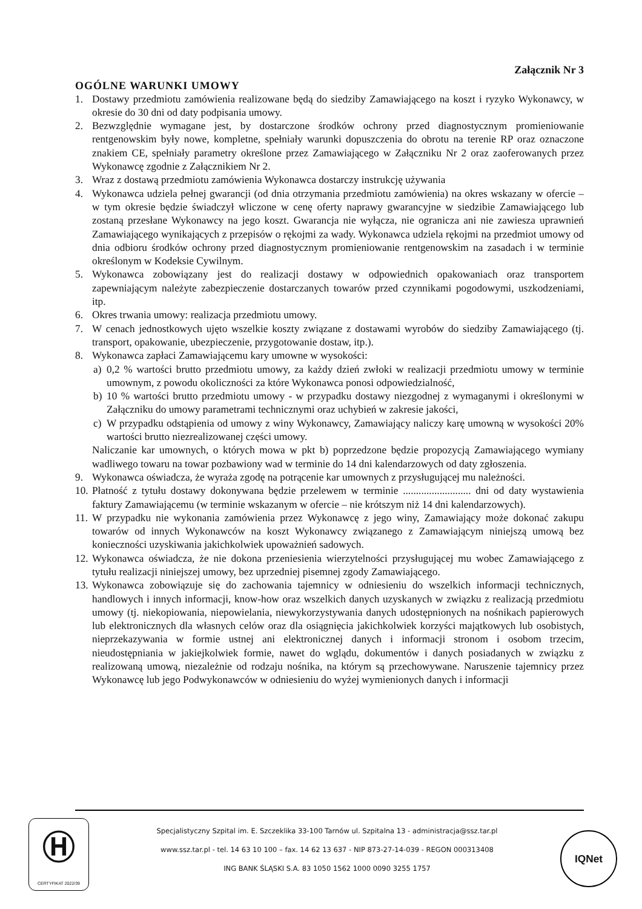Załącznik Nr 3
OGÓLNE WARUNKI UMOWY
1. Dostawy przedmiotu zamówienia realizowane będą do siedziby Zamawiającego na koszt i ryzyko Wykonawcy, w okresie do 30 dni od daty podpisania umowy.
2. Bezwzględnie wymagane jest, by dostarczone środków ochrony przed diagnostycznym promieniowanie rentgenowskim były nowe, kompletne, spełniały warunki dopuszczenia do obrotu na terenie RP oraz oznaczone znakiem CE, spełniały parametry określone przez Zamawiającego w Załączniku Nr 2 oraz zaoferowanych przez Wykonawcę zgodnie z Załącznikiem Nr 2.
3. Wraz z dostawą przedmiotu zamówienia Wykonawca dostarczy instrukcję używania
4. Wykonawca udziela pełnej gwarancji (od dnia otrzymania przedmiotu zamówienia) na okres wskazany w ofercie – w tym okresie będzie świadczył wliczone w cenę oferty naprawy gwarancyjne w siedzibie Zamawiającego lub zostaną przesłane Wykonawcy na jego koszt. Gwarancja nie wyłącza, nie ogranicza ani nie zawiesza uprawnień Zamawiającego wynikających z przepisów o rękojmi za wady. Wykonawca udziela rękojmi na przedmiot umowy od dnia odbioru środków ochrony przed diagnostycznym promieniowanie rentgenowskim na zasadach i w terminie określonym w Kodeksie Cywilnym.
5. Wykonawca zobowiązany jest do realizacji dostawy w odpowiednich opakowaniach oraz transportem zapewniającym należyte zabezpieczenie dostarczanych towarów przed czynnikami pogodowymi, uszkodzeniami, itp.
6. Okres trwania umowy: realizacja przedmiotu umowy.
7. W cenach jednostkowych ujęto wszelkie koszty związane z dostawami wyrobów do siedziby Zamawiającego (tj. transport, opakowanie, ubezpieczenie, przygotowanie dostaw, itp.).
8. Wykonawca zapłaci Zamawiającemu kary umowne w wysokości:
a) 0,2 % wartości brutto przedmiotu umowy, za każdy dzień zwłoki w realizacji przedmiotu umowy w terminie umownym, z powodu okoliczności za które Wykonawca ponosi odpowiedzialność,
b) 10 % wartości brutto przedmiotu umowy - w przypadku dostawy niezgodnej z wymaganymi i określonymi w Załączniku do umowy parametrami technicznymi oraz uchybień w zakresie jakości,
c) W przypadku odstąpienia od umowy z winy Wykonawcy, Zamawiający naliczy karę umowną w wysokości 20% wartości brutto niezrealizowanej części umowy.
Naliczanie kar umownych, o których mowa w pkt b) poprzedzone będzie propozycją Zamawiającego wymiany wadliwego towaru na towar pozbawiony wad w terminie do 14 dni kalendarzowych od daty zgłoszenia.
9. Wykonawca oświadcza, że wyraża zgodę na potrącenie kar umownych z przysługującej mu należności.
10. Płatność z tytułu dostawy dokonywana będzie przelewem w terminie .......................... dni od daty wystawienia faktury Zamawiającemu (w terminie wskazanym w ofercie – nie krótszym niż 14 dni kalendarzowych).
11. W przypadku nie wykonania zamówienia przez Wykonawcę z jego winy, Zamawiający może dokonać zakupu towarów od innych Wykonawców na koszt Wykonawcy związanego z Zamawiającym niniejszą umową bez konieczności uzyskiwania jakichkolwiek upoważnień sadowych.
12. Wykonawca oświadcza, że nie dokona przeniesienia wierzytelności przysługującej mu wobec Zamawiającego z tytułu realizacji niniejszej umowy, bez uprzedniej pisemnej zgody Zamawiającego.
13. Wykonawca zobowiązuje się do zachowania tajemnicy w odniesieniu do wszelkich informacji technicznych, handlowych i innych informacji, know-how oraz wszelkich danych uzyskanych w związku z realizacją przedmiotu umowy (tj. niekopiowania, niepowielania, niewykorzystywania danych udostępnionych na nośnikach papierowych lub elektronicznych dla własnych celów oraz dla osiągnięcia jakichkolwiek korzyści majątkowych lub osobistych, nieprzekazywania w formie ustnej ani elektronicznej danych i informacji stronom i osobom trzecim, nieudostępniania w jakiejkolwiek formie, nawet do wglądu, dokumentów i danych posiadanych w związku z realizowaną umową, niezależnie od rodzaju nośnika, na którym są przechowywane. Naruszenie tajemnicy przez Wykonawcę lub jego Podwykonawców w odniesieniu do wyżej wymienionych danych i informacji
Ⓗ
CERTYFIKAT 2022/39
Specjalistyczny Szpital im. E. Szczeklika 33-100 Tarnów ul. Szpitalna 13 - administracja@ssz.tar.pl
www.ssz.tar.pl - tel. 14 63 10 100 – fax. 14 62 13 637 - NIP 873-27-14-039 - REGON 000313408
ING BANK ŚLĄSKI S.A. 83 1050 1562 1000 0090 3255 1757
IQNet